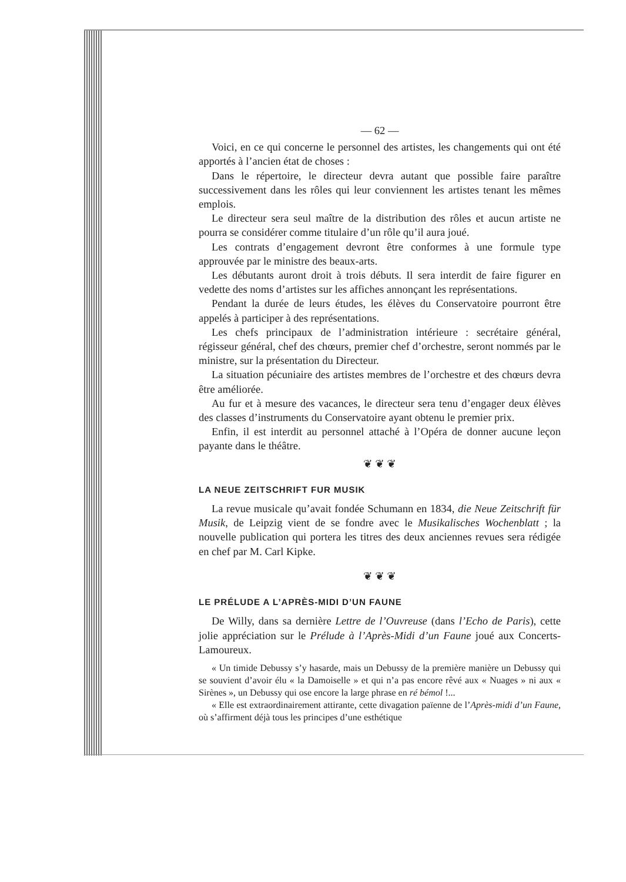— 62 —
Voici, en ce qui concerne le personnel des artistes, les changements qui ont été apportés à l’ancien état de choses :
Dans le répertoire, le directeur devra autant que possible faire paraître successivement dans les rôles qui leur conviennent les artistes tenant les mêmes emplois.
Le directeur sera seul maître de la distribution des rôles et aucun artiste ne pourra se considérer comme titulaire d’un rôle qu’il aura joué.
Les contrats d’engagement devront être conformes à une formule type approuvée par le ministre des beaux-arts.
Les débutants auront droit à trois débuts. Il sera interdit de faire figurer en vedette des noms d’artistes sur les affiches annonçant les représentations.
Pendant la durée de leurs études, les élèves du Conservatoire pourront être appelés à participer à des représentations.
Les chefs principaux de l’administration intérieure : secrétaire général, régisseur général, chef des chœurs, premier chef d’orchestre, seront nommés par le ministre, sur la présentation du Directeur.
La situation pécuniaire des artistes membres de l’orchestre et des chœurs devra être améliorée.
Au fur et à mesure des vacances, le directeur sera tenu d’engager deux élèves des classes d’instruments du Conservatoire ayant obtenu le premier prix.
Enfin, il est interdit au personnel attaché à l’Opéra de donner aucune leçon payante dans le théâtre.
❦ ❦ ❦
LA NEUE ZEITSCHRIFT FUR MUSIK
La revue musicale qu’avait fondée Schumann en 1834, die Neue Zeitschrift für Musik, de Leipzig vient de se fondre avec le Musikalisches Wochenblatt ; la nouvelle publication qui portera les titres des deux anciennes revues sera rédigée en chef par M. Carl Kipke.
❦ ❦ ❦
LE PRÉLUDE A L’APRÈS-MIDI D’UN FAUNE
De Willy, dans sa dernière Lettre de l’Ouvreuse (dans l’Echo de Paris), cette jolie appréciation sur le Prélude à l’Après-Midi d’un Faune joué aux Concerts-Lamoureux.
« Un timide Debussy s’y hasarde, mais un Debussy de la première manière un Debussy qui se souvient d’avoir élu « la Damoiselle » et qui n’a pas encore rêvé aux « Nuages » ni aux « Sirènes », un Debussy qui ose encore la large phrase en ré bémol !...
« Elle est extraordinairement attirante, cette divagation païenne de l’Après-midi d’un Faune, où s’affirment déjà tous les principes d’une esthétique